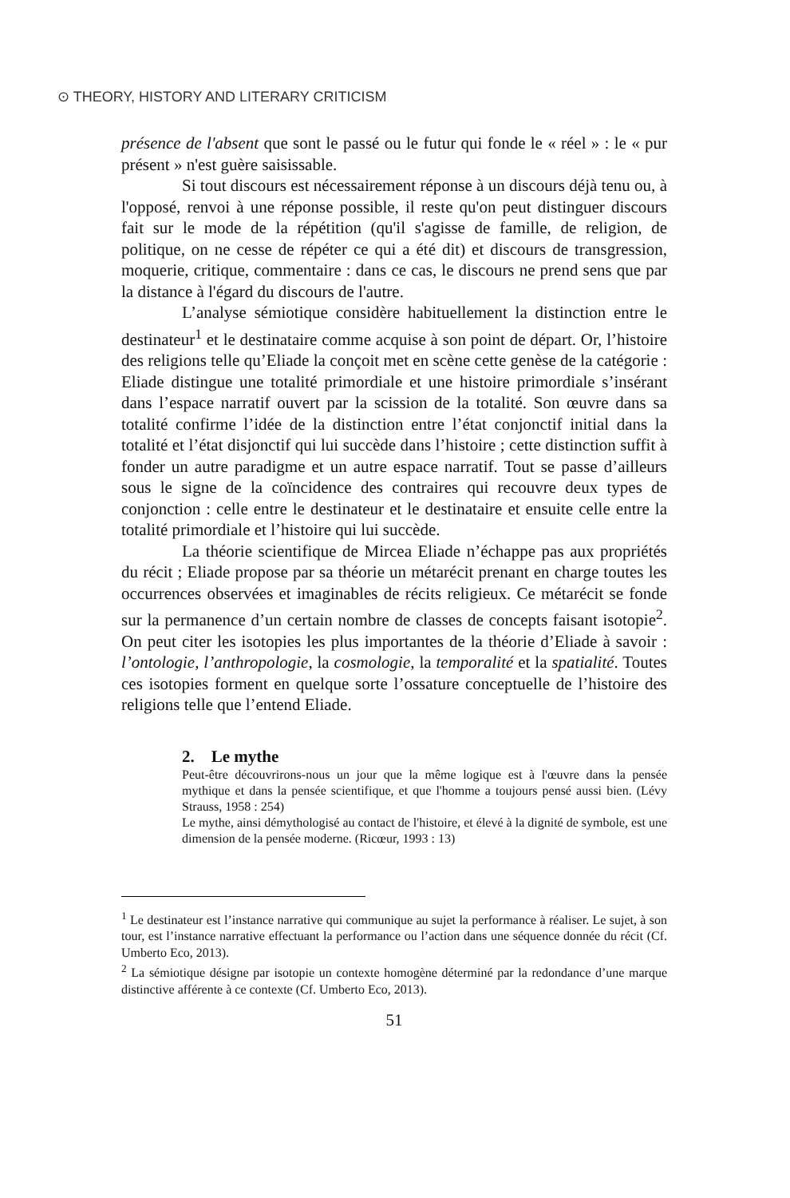⊙ THEORY, HISTORY AND LITERARY CRITICISM
présence de l'absent que sont le passé ou le futur qui fonde le « réel » : le « pur présent » n'est guère saisissable.
Si tout discours est nécessairement réponse à un discours déjà tenu ou, à l'opposé, renvoi à une réponse possible, il reste qu'on peut distinguer discours fait sur le mode de la répétition (qu'il s'agisse de famille, de religion, de politique, on ne cesse de répéter ce qui a été dit) et discours de transgression, moquerie, critique, commentaire : dans ce cas, le discours ne prend sens que par la distance à l'égard du discours de l'autre.
L’analyse sémiotique considère habituellement la distinction entre le destinateur<sup>1</sup> et le destinataire comme acquise à son point de départ. Or, l’histoire des religions telle qu’Eliade la conçoit met en scène cette genèse de la catégorie : Eliade distingue une totalité primordiale et une histoire primordiale s’insérant dans l’espace narratif ouvert par la scission de la totalité. Son œuvre dans sa totalité confirme l’idée de la distinction entre l’état conjonctif initial dans la totalité et l’état disjonctif qui lui succède dans l’histoire ; cette distinction suffit à fonder un autre paradigme et un autre espace narratif. Tout se passe d’ailleurs sous le signe de la coïncidence des contraires qui recouvre deux types de conjonction : celle entre le destinateur et le destinataire et ensuite celle entre la totalité primordiale et l’histoire qui lui succède.
La théorie scientifique de Mircea Eliade n’échappe pas aux propriétés du récit ; Eliade propose par sa théorie un métarécit prenant en charge toutes les occurrences observées et imaginables de récits religieux. Ce métarécit se fonde sur la permanence d’un certain nombre de classes de concepts faisant isotopie<sup>2</sup>. On peut citer les isotopies les plus importantes de la théorie d’Eliade à savoir : l’ontologie, l’anthropologie, la cosmologie, la temporalité et la spatialité. Toutes ces isotopies forment en quelque sorte l’ossature conceptuelle de l’histoire des religions telle que l’entend Eliade.
2. Le mythe
Peut-être découvrirons-nous un jour que la même logique est à l'œuvre dans la pensée mythique et dans la pensée scientifique, et que l'homme a toujours pensé aussi bien. (Lévy Strauss, 1958 : 254)
Le mythe, ainsi démythologisé au contact de l'histoire, et élevé à la dignité de symbole, est une dimension de la pensée moderne. (Ricœur, 1993 : 13)
<sup>1</sup> Le destinateur est l’instance narrative qui communique au sujet la performance à réaliser. Le sujet, à son tour, est l’instance narrative effectuant la performance ou l’action dans une séquence donnée du récit (Cf. Umberto Eco, 2013).
<sup>2</sup> La sémiotique désigne par isotopie un contexte homogène déterminé par la redondance d’une marque distinctive afférente à ce contexte (Cf. Umberto Eco, 2013).
51